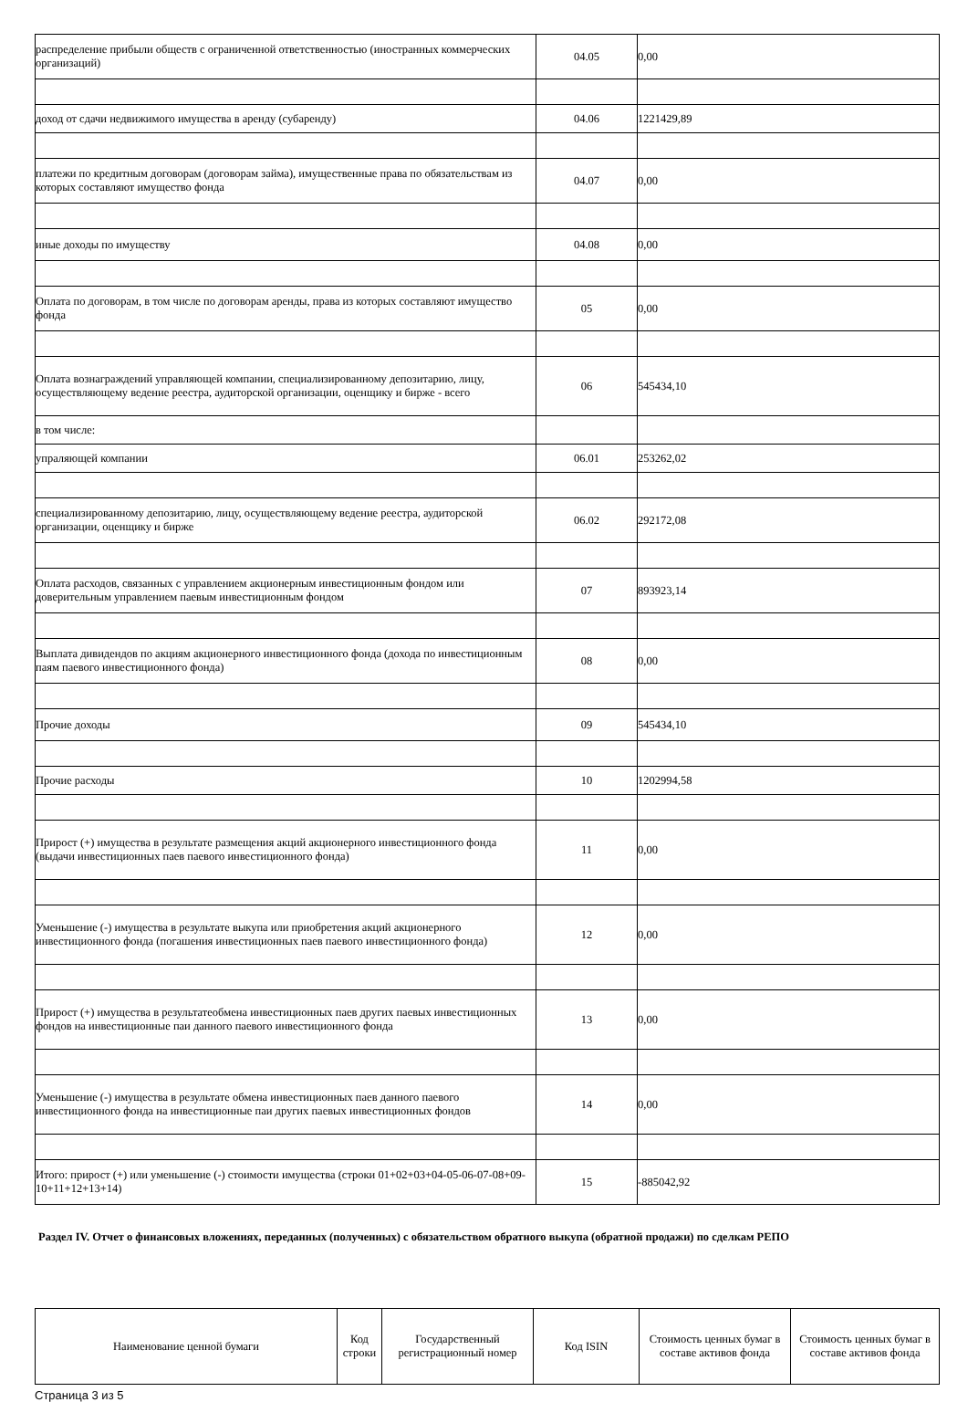| распределение прибыли обществ с ограниченной ответственностью (иностранных коммерческих организаций) | 04.05 | 0,00 |
| доход от сдачи недвижимого имущества в аренду (субаренду) | 04.06 | 1221429,89 |
| платежи по кредитным договорам (договорам займа), имущественные права по обязательствам из которых составляют имущество фонда | 04.07 | 0,00 |
| иные доходы по имуществу | 04.08 | 0,00 |
| Оплата по договорам, в том числе по договорам аренды, права из которых составляют имущество фонда | 05 | 0,00 |
| Оплата вознаграждений управляющей компании, специализированному депозитарию, лицу, осуществляющему ведение реестра, аудиторской организации, оценщику и бирже - всего | 06 | 545434,10 |
| в том числе: | | |
| упраляющей компании | 06.01 | 253262,02 |
| специализированному депозитарию, лицу, осуществляющему ведение реестра, аудиторской организации, оценщику и бирже | 06.02 | 292172,08 |
| Оплата расходов, связанных с управлением акционерным инвестиционным фондом или доверительным управлением паевым инвестиционным фондом | 07 | 893923,14 |
| Выплата дивидендов по акциям акционерного инвестиционного фонда (дохода по инвестиционным паям паевого инвестиционного фонда) | 08 | 0,00 |
| Прочие доходы | 09 | 545434,10 |
| Прочие расходы | 10 | 1202994,58 |
| Прирост (+) имущества в результате размещения акций акционерного инвестиционного фонда (выдачи инвестиционных паев паевого инвестиционного фонда) | 11 | 0,00 |
| Уменьшение (-) имущества в результате выкупа или приобретения акций акционерного инвестиционного фонда (погашения инвестиционных паев паевого инвестиционного фонда) | 12 | 0,00 |
| Прирост (+) имущества в результатеобмена инвестиционных паев других паевых инвестиционных фондов на инвестиционные паи данного паевого инвестиционного фонда | 13 | 0,00 |
| Уменьшение (-) имущества в результате обмена инвестиционных паев данного паевого инвестиционного фонда на инвестиционные паи других паевых инвестиционных фондов | 14 | 0,00 |
| Итого: прирост (+) или уменьшение (-) стоимости имущества (строки 01+02+03+04-05-06-07-08+09-10+11+12+13+14) | 15 | -885042,92 |
Раздел IV. Отчет о финансовых вложениях, переданных (полученных) с обязательством обратного выкупа (обратной продажи) по сделкам РЕПО
| Наименование ценной бумаги | Код строки | Государственный регистрационный номер | Код ISIN | Стоимость ценных бумаг в составе активов фонда | Стоимость ценных бумаг в составе активов фонда |
| --- | --- | --- | --- | --- | --- |
Страница 3 из 5